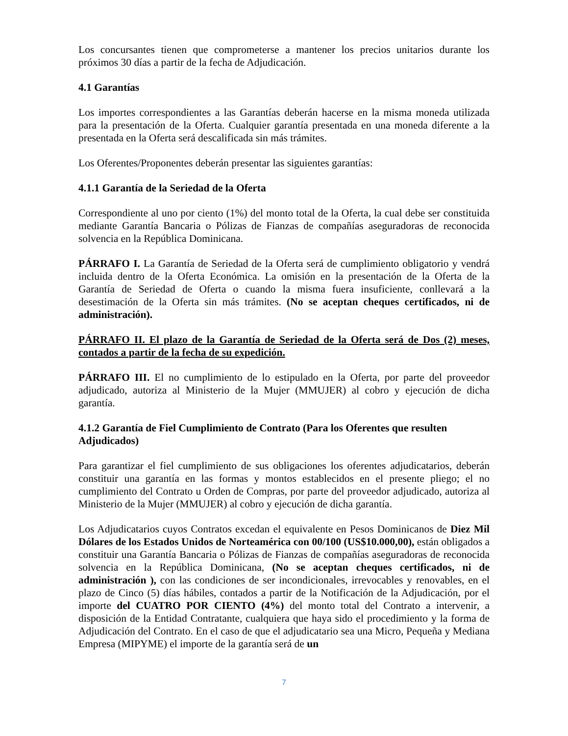Los concursantes tienen que comprometerse a mantener los precios unitarios durante los próximos 30 días a partir de la fecha de Adjudicación.
4.1 Garantías
Los importes correspondientes a las Garantías deberán hacerse en la misma moneda utilizada para la presentación de la Oferta. Cualquier garantía presentada en una moneda diferente a la presentada en la Oferta será descalificada sin más trámites.
Los Oferentes/Proponentes deberán presentar las siguientes garantías:
4.1.1 Garantía de la Seriedad de la Oferta
Correspondiente al uno por ciento (1%) del monto total de la Oferta, la cual debe ser constituida mediante Garantía Bancaria o Pólizas de Fianzas de compañías aseguradoras de reconocida solvencia en la República Dominicana.
PÁRRAFO I. La Garantía de Seriedad de la Oferta será de cumplimiento obligatorio y vendrá incluida dentro de la Oferta Económica. La omisión en la presentación de la Oferta de la Garantía de Seriedad de Oferta o cuando la misma fuera insuficiente, conllevará a la desestimación de la Oferta sin más trámites. (No se aceptan cheques certificados, ni de administración).
PÁRRAFO II. El plazo de la Garantía de Seriedad de la Oferta será de Dos (2) meses, contados a partir de la fecha de su expedición.
PÁRRAFO III. El no cumplimiento de lo estipulado en la Oferta, por parte del proveedor adjudicado, autoriza al Ministerio de la Mujer (MMUJER) al cobro y ejecución de dicha garantía.
4.1.2 Garantía de Fiel Cumplimiento de Contrato (Para los Oferentes que resulten Adjudicados)
Para garantizar el fiel cumplimiento de sus obligaciones los oferentes adjudicatarios, deberán constituir una garantía en las formas y montos establecidos en el presente pliego; el no cumplimiento del Contrato u Orden de Compras, por parte del proveedor adjudicado, autoriza al Ministerio de la Mujer (MMUJER) al cobro y ejecución de dicha garantía.
Los Adjudicatarios cuyos Contratos excedan el equivalente en Pesos Dominicanos de Diez Mil Dólares de los Estados Unidos de Norteamérica con 00/100 (US$10.000,00), están obligados a constituir una Garantía Bancaria o Pólizas de Fianzas de compañías aseguradoras de reconocida solvencia en la República Dominicana, (No se aceptan cheques certificados, ni de administración ), con las condiciones de ser incondicionales, irrevocables y renovables, en el plazo de Cinco (5) días hábiles, contados a partir de la Notificación de la Adjudicación, por el importe del CUATRO POR CIENTO (4%) del monto total del Contrato a intervenir, a disposición de la Entidad Contratante, cualquiera que haya sido el procedimiento y la forma de Adjudicación del Contrato. En el caso de que el adjudicatario sea una Micro, Pequeña y Mediana Empresa (MIPYME) el importe de la garantía será de un
7